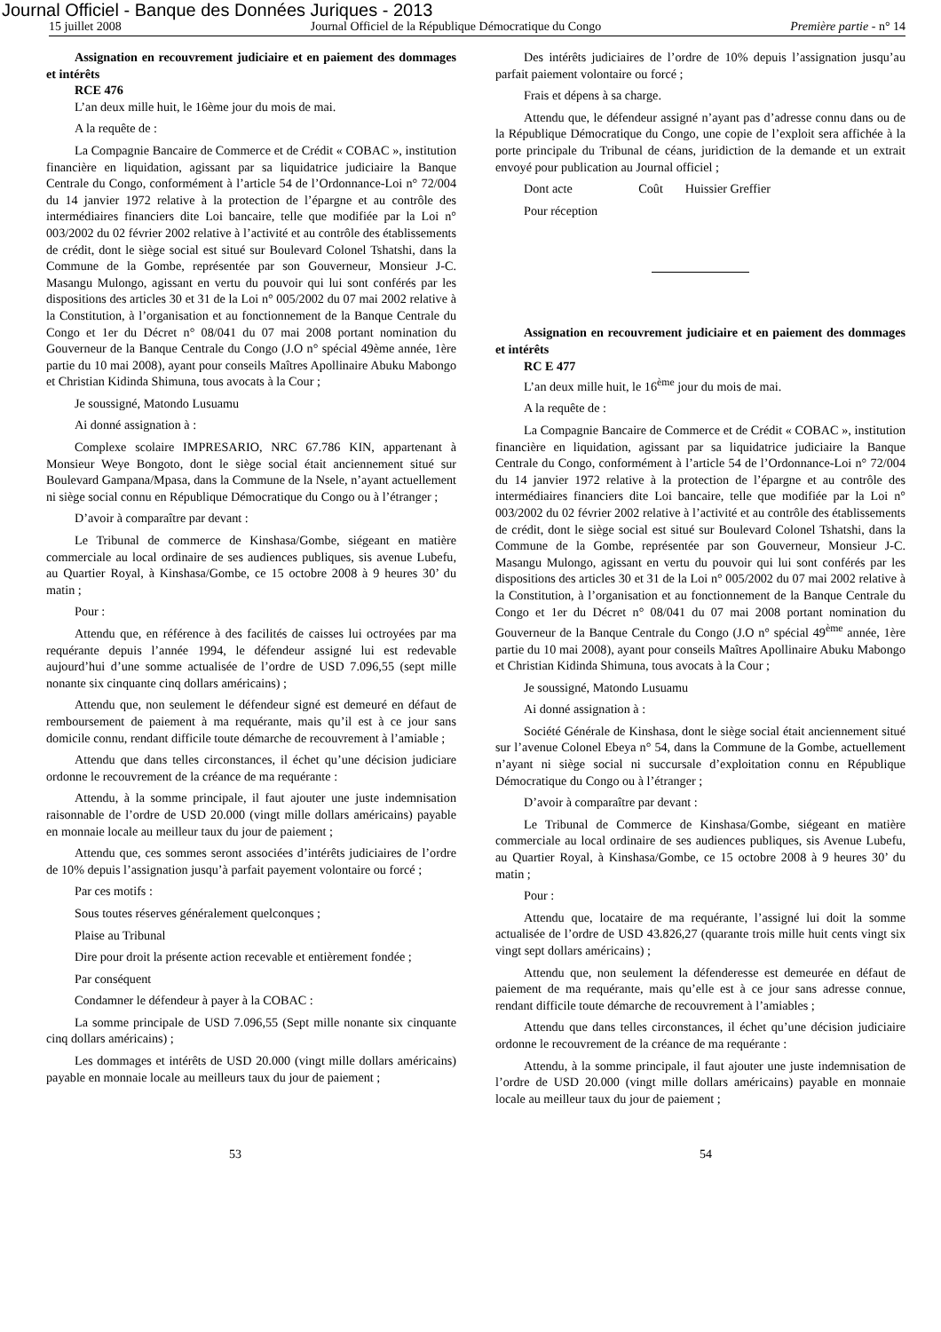Journal Officiel - Banque des Données Juriques - 2013
15 juillet 2008 Journal Officiel de la République Démocratique du Congo Première partie - n° 14
Assignation en recouvrement judiciaire et en paiement des dommages et intérêts
RCE 476
L’an deux mille huit, le 16ème jour du mois de mai.
A la requête de :
La Compagnie Bancaire de Commerce et de Crédit « COBAC », institution financière en liquidation, agissant par sa liquidatrice judiciaire la Banque Centrale du Congo, conformément à l’article 54 de l’Ordonnance-Loi n° 72/004 du 14 janvier 1972 relative à la protection de l’épargne et au contrôle des intermédiaires financiers dite Loi bancaire, telle que modifiée par la Loi n° 003/2002 du 02 février 2002 relative à l’activité et au contrôle des établissements de crédit, dont le siège social est situé sur Boulevard Colonel Tshatshi, dans la Commune de la Gombe, représentée par son Gouverneur, Monsieur J-C. Masangu Mulongo, agissant en vertu du pouvoir qui lui sont conférés par les dispositions des articles 30 et 31 de la Loi n° 005/2002 du 07 mai 2002 relative à la Constitution, à l’organisation et au fonctionnement de la Banque Centrale du Congo et 1er du Décret n° 08/041 du 07 mai 2008 portant nomination du Gouverneur de la Banque Centrale du Congo (J.O n° spécial 49ème année, 1ère partie du 10 mai 2008), ayant pour conseils Maîtres Apollinaire Abuku Mabongo et Christian Kidinda Shimuna, tous avocats à la Cour ;
Je soussigné, Matondo Lusuamu
Ai donné assignation à :
Complexe scolaire IMPRESARIO, NRC 67.786 KIN, appartenant à Monsieur Weye Bongoto, dont le siège social était anciennement situé sur Boulevard Gampana/Mpasa, dans la Commune de la Nsele, n’ayant actuellement ni siège social connu en République Démocratique du Congo ou à l’étranger ;
D’avoir à comparaître par devant :
Le Tribunal de commerce de Kinshasa/Gombe, siégeant en matière commerciale au local ordinaire de ses audiences publiques, sis avenue Lubefu, au Quartier Royal, à Kinshasa/Gombe, ce 15 octobre 2008 à 9 heures 30’ du matin ;
Pour :
Attendu que, en référence à des facilités de caisses lui octroyées par ma requérante depuis l’année 1994, le défendeur assigné lui est redevable aujourd’hui d’une somme actualisée de l’ordre de USD 7.096,55 (sept mille nonante six cinquante cinq dollars américains) ;
Attendu que, non seulement le défendeur signé est demeuré en défaut de remboursement de paiement à ma requérante, mais qu’il est à ce jour sans domicile connu, rendant difficile toute démarche de recouvrement à l’amiable ;
Attendu que dans telles circonstances, il échet qu’une décision judiciare ordonne le recouvrement de la créance de ma requérante :
Attendu, à la somme principale, il faut ajouter une juste indemnisation raisonnable de l’ordre de USD 20.000 (vingt mille dollars américains) payable en monnaie locale au meilleur taux du jour de paiement ;
Attendu que, ces sommes seront associées d’intérêts judiciaires de l’ordre de 10% depuis l’assignation jusqu’à parfait payement volontaire ou forcé ;
Par ces motifs :
Sous toutes réserves généralement quelconques ;
Plaise au Tribunal
Dire pour droit la présente action recevable et entièrement fondée ;
Par conséquent
Condamner le défendeur à payer à la COBAC :
La somme principale de USD 7.096,55 (Sept mille nonante six cinquante cinq dollars américains) ;
Les dommages et intérêts de USD 20.000 (vingt mille dollars américains) payable en monnaie locale au meilleurs taux du jour de paiement ;
Des intérêts judiciaires de l’ordre de 10% depuis l’assignation jusqu’au parfait paiement volontaire ou forcé ;
Frais et dépens à sa charge.
Attendu que, le défendeur assigné n’ayant pas d’adresse connu dans ou de la République Démocratique du Congo, une copie de l’exploit sera affichée à la porte principale du Tribunal de céans, juridiction de la demande et un extrait envoyé pour publication au Journal officiel ;
Dont acte Coût Huissier Greffier
Pour réception
Assignation en recouvrement judiciaire et en paiement des dommages et intérêts
RC E 477
L’an deux mille huit, le 16<sup>ème</sup> jour du mois de mai.
A la requête de :
La Compagnie Bancaire de Commerce et de Crédit « COBAC », institution financière en liquidation, agissant par sa liquidatrice judiciaire la Banque Centrale du Congo, conformément à l’article 54 de l’Ordonnance-Loi n° 72/004 du 14 janvier 1972 relative à la protection de l’épargne et au contrôle des intermédiaires financiers dite Loi bancaire, telle que modifiée par la Loi n° 003/2002 du 02 février 2002 relative à l’activité et au contrôle des établissements de crédit, dont le siège social est situé sur Boulevard Colonel Tshatshi, dans la Commune de la Gombe, représentée par son Gouverneur, Monsieur J-C. Masangu Mulongo, agissant en vertu du pouvoir qui lui sont conférés par les dispositions des articles 30 et 31 de la Loi n° 005/2002 du 07 mai 2002 relative à la Constitution, à l’organisation et au fonctionnement de la Banque Centrale du Congo et 1er du Décret n° 08/041 du 07 mai 2008 portant nomination du Gouverneur de la Banque Centrale du Congo (J.O n° spécial 49<sup>ème</sup> année, 1ère partie du 10 mai 2008), ayant pour conseils Maîtres Apollinaire Abuku Mabongo et Christian Kidinda Shimuna, tous avocats à la Cour ;
Je soussigné, Matondo Lusuamu
Ai donné assignation à :
Société Générale de Kinshasa, dont le siège social était anciennement situé sur l’avenue Colonel Ebeya n° 54, dans la Commune de la Gombe, actuellement n’ayant ni siège social ni succursale d’exploitation connu en République Démocratique du Congo ou à l’étranger ;
D’avoir à comparaître par devant :
Le Tribunal de Commerce de Kinshasa/Gombe, siégeant en matière commerciale au local ordinaire de ses audiences publiques, sis Avenue Lubefu, au Quartier Royal, à Kinshasa/Gombe, ce 15 octobre 2008 à 9 heures 30’ du matin ;
Pour :
Attendu que, locataire de ma requérante, l’assigné lui doit la somme actualisée de l’ordre de USD 43.826,27 (quarante trois mille huit cents vingt six vingt sept dollars américains) ;
Attendu que, non seulement la défenderesse est demeurée en défaut de paiement de ma requérante, mais qu’elle est à ce jour sans adresse connue, rendant difficile toute démarche de recouvrement à l’amiables ;
Attendu que dans telles circonstances, il échet qu’une décision judiciaire ordonne le recouvrement de la créance de ma requérante :
Attendu, à la somme principale, il faut ajouter une juste indemnisation de l’ordre de USD 20.000 (vingt mille dollars américains) payable en monnaie locale au meilleur taux du jour de paiement ;
53 54